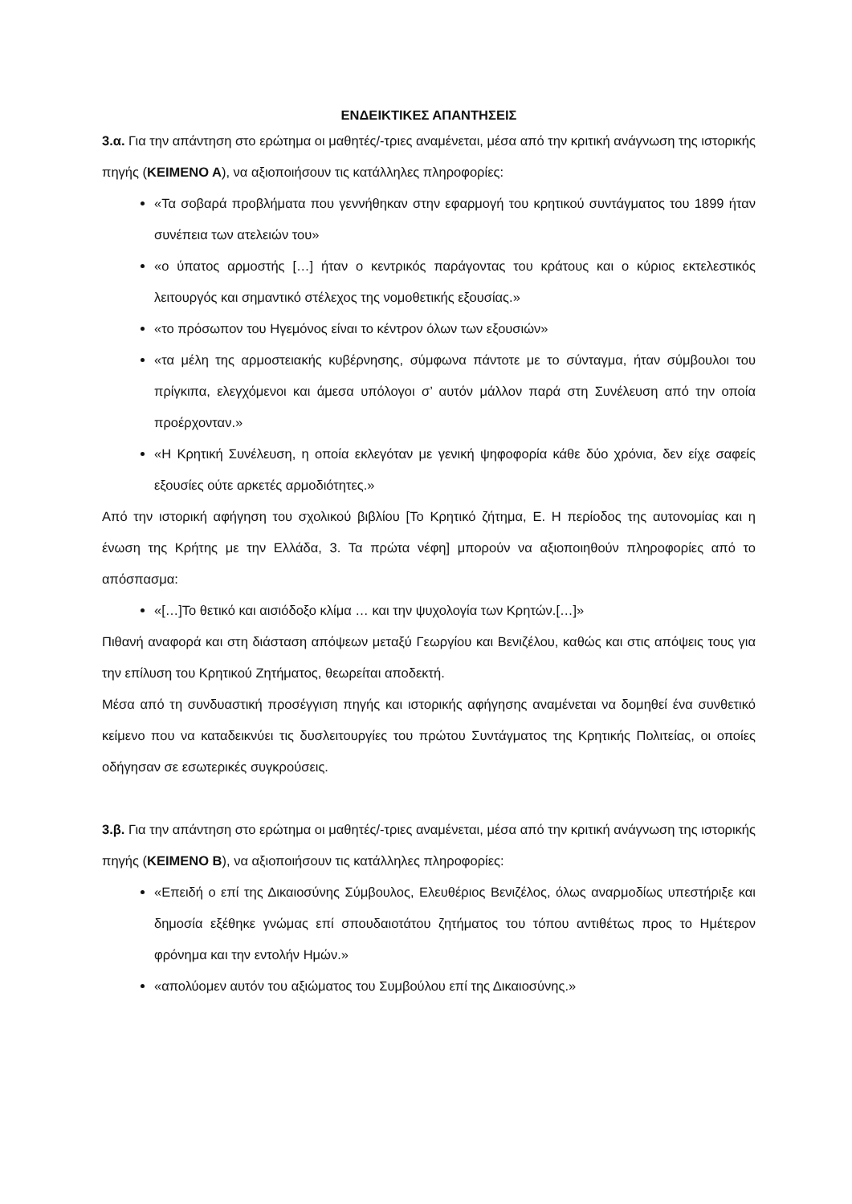ΕΝΔΕΙΚΤΙΚΕΣ ΑΠΑΝΤΗΣΕΙΣ
3.α. Για την απάντηση στο ερώτημα οι μαθητές/-τριες αναμένεται, μέσα από την κριτική ανάγνωση της ιστορικής πηγής (ΚΕΙΜΕΝΟ Α), να αξιοποιήσουν τις κατάλληλες πληροφορίες:
«Τα σοβαρά προβλήματα που γεννήθηκαν στην εφαρμογή του κρητικού συντάγματος του 1899 ήταν συνέπεια των ατελειών του»
«ο ύπατος αρμοστής […] ήταν ο κεντρικός παράγοντας του κράτους και ο κύριος εκτελεστικός λειτουργός και σημαντικό στέλεχος της νομοθετικής εξουσίας.»
«το πρόσωπον του Ηγεμόνος είναι το κέντρον όλων των εξουσιών»
«τα μέλη της αρμοστειακής κυβέρνησης, σύμφωνα πάντοτε με το σύνταγμα, ήταν σύμβουλοι του πρίγκιπα, ελεγχόμενοι και άμεσα υπόλογοι σ’ αυτόν μάλλον παρά στη Συνέλευση από την οποία προέρχονταν.»
«Η Κρητική Συνέλευση, η οποία εκλεγόταν με γενική ψηφοφορία κάθε δύο χρόνια, δεν είχε σαφείς εξουσίες ούτε αρκετές αρμοδιότητες.»
Από την ιστορική αφήγηση του σχολικού βιβλίου [Το Κρητικό ζήτημα, Ε. Η περίοδος της αυτονομίας και η ένωση της Κρήτης με την Ελλάδα, 3. Τα πρώτα νέφη] μπορούν να αξιοποιηθούν πληροφορίες από το απόσπασμα:
«[…]Το θετικό και αισιόδοξο κλίμα … και την ψυχολογία των Κρητών.[…]»
Πιθανή αναφορά και στη διάσταση απόψεων μεταξύ Γεωργίου και Βενιζέλου, καθώς και στις απόψεις τους για την επίλυση του Κρητικού Ζητήματος, θεωρείται αποδεκτή.
Μέσα από τη συνδυαστική προσέγγιση πηγής και ιστορικής αφήγησης αναμένεται να δομηθεί ένα συνθετικό κείμενο που να καταδεικνύει τις δυσλειτουργίες του πρώτου Συντάγματος της Κρητικής Πολιτείας, οι οποίες οδήγησαν σε εσωτερικές συγκρούσεις.
3.β. Για την απάντηση στο ερώτημα οι μαθητές/-τριες αναμένεται, μέσα από την κριτική ανάγνωση της ιστορικής πηγής (ΚΕΙΜΕΝΟ Β), να αξιοποιήσουν τις κατάλληλες πληροφορίες:
«Επειδή ο επί της Δικαιοσύνης Σύμβουλος, Ελευθέριος Βενιζέλος, όλως αναρμοδίως υπεστήριξε και δημοσία εξέθηκε γνώμας επί σπουδαιοτάτου ζητήματος του τόπου αντιθέτως προς το Ημέτερον φρόνημα και την εντολήν Ημών.»
«απολύομεν αυτόν του αξιώματος του Συμβούλου επί της Δικαιοσύνης.»